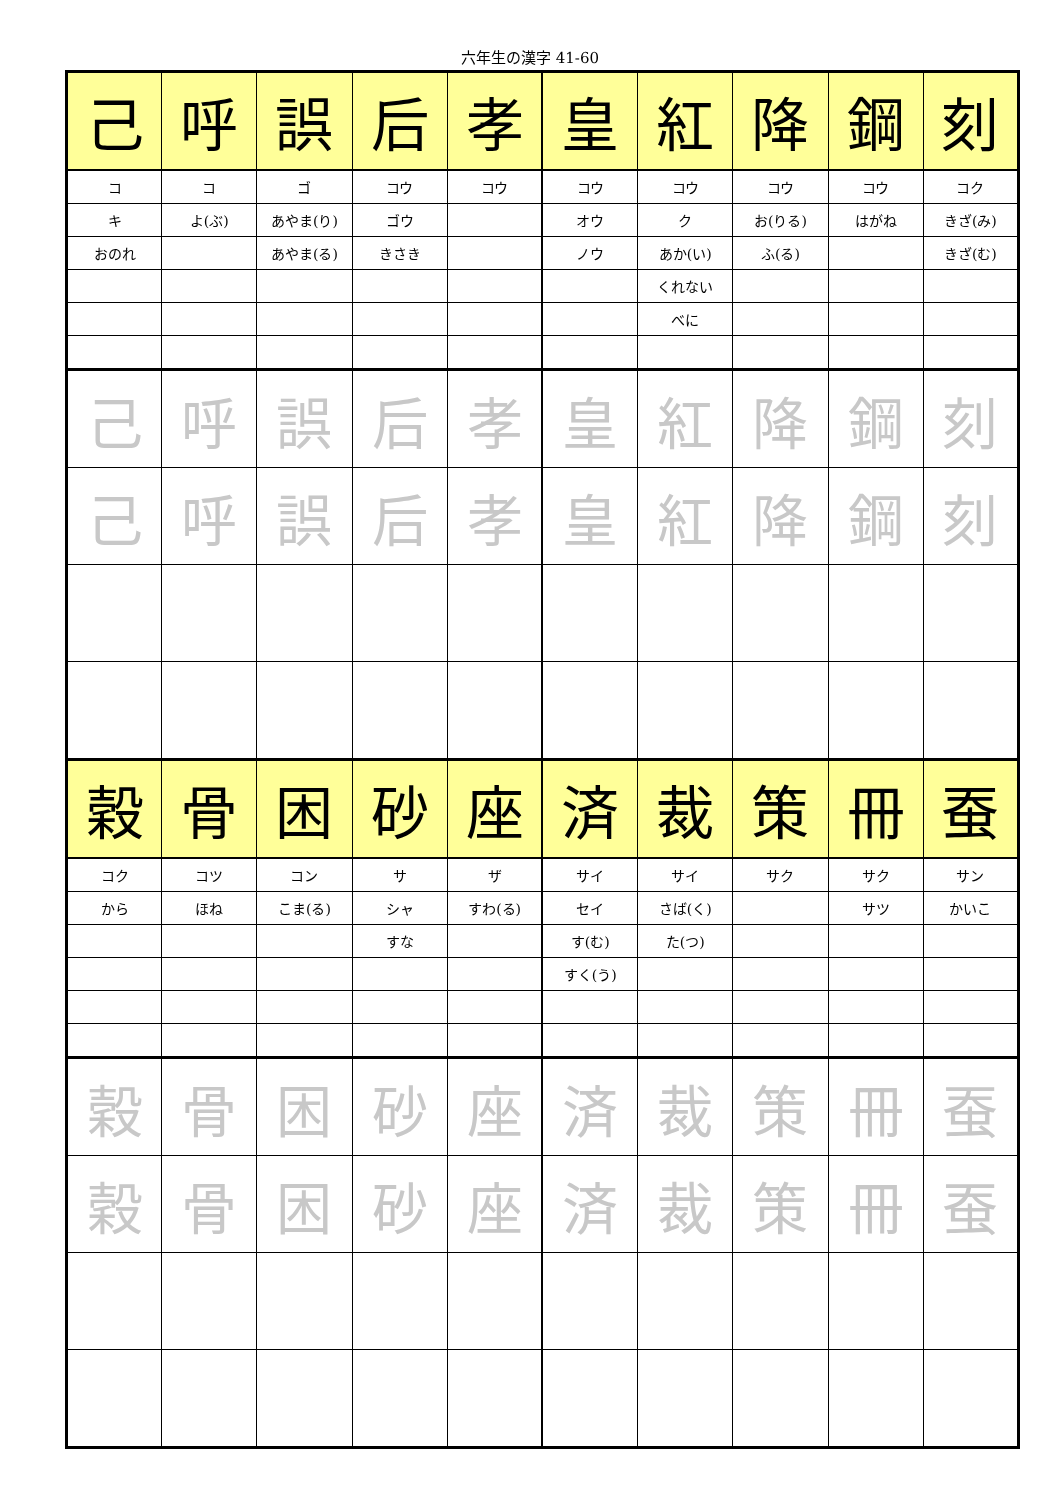六年生の漢字 41-60
| 己 | 呼 | 誤 | 后 | 孝 | 皇 | 紅 | 降 | 鋼 | 刻 |
| コ | コ | ゴ | コウ | コウ | コウ | コウ | コウ | コウ | コク |
| キ | よ(ぶ) | あやま(り) | ゴウ | | オウ | ク | お(りる) | はがね | きざ(み) |
| おのれ | | あやま(る) | きさき | | ノウ | あか(い) | ふ(る) | | きざ(む) |
| | | | | | | くれない | | | |
| | | | | | | べに | | | |
| 己 | 呼 | 誤 | 后 | 孝 | 皇 | 紅 | 降 | 鋼 | 刻 |
| 己 | 呼 | 誤 | 后 | 孝 | 皇 | 紅 | 降 | 鋼 | 刻 |
| 穀 | 骨 | 困 | 砂 | 座 | 済 | 裁 | 策 | 冊 | 蚕 |
| コク | コツ | コン | サ | ザ | サイ | サイ | サク | サク | サン |
| から | ほね | こま(る) | シャ | すわ(る) | セイ | さば(く) | | サツ | かいこ |
| | | | すな | | す(む) | た(つ) | | | |
| | | | | | すく(う) | | | | |
| 穀 | 骨 | 困 | 砂 | 座 | 済 | 裁 | 策 | 冊 | 蚕 |
| 穀 | 骨 | 困 | 砂 | 座 | 済 | 裁 | 策 | 冊 | 蚕 |